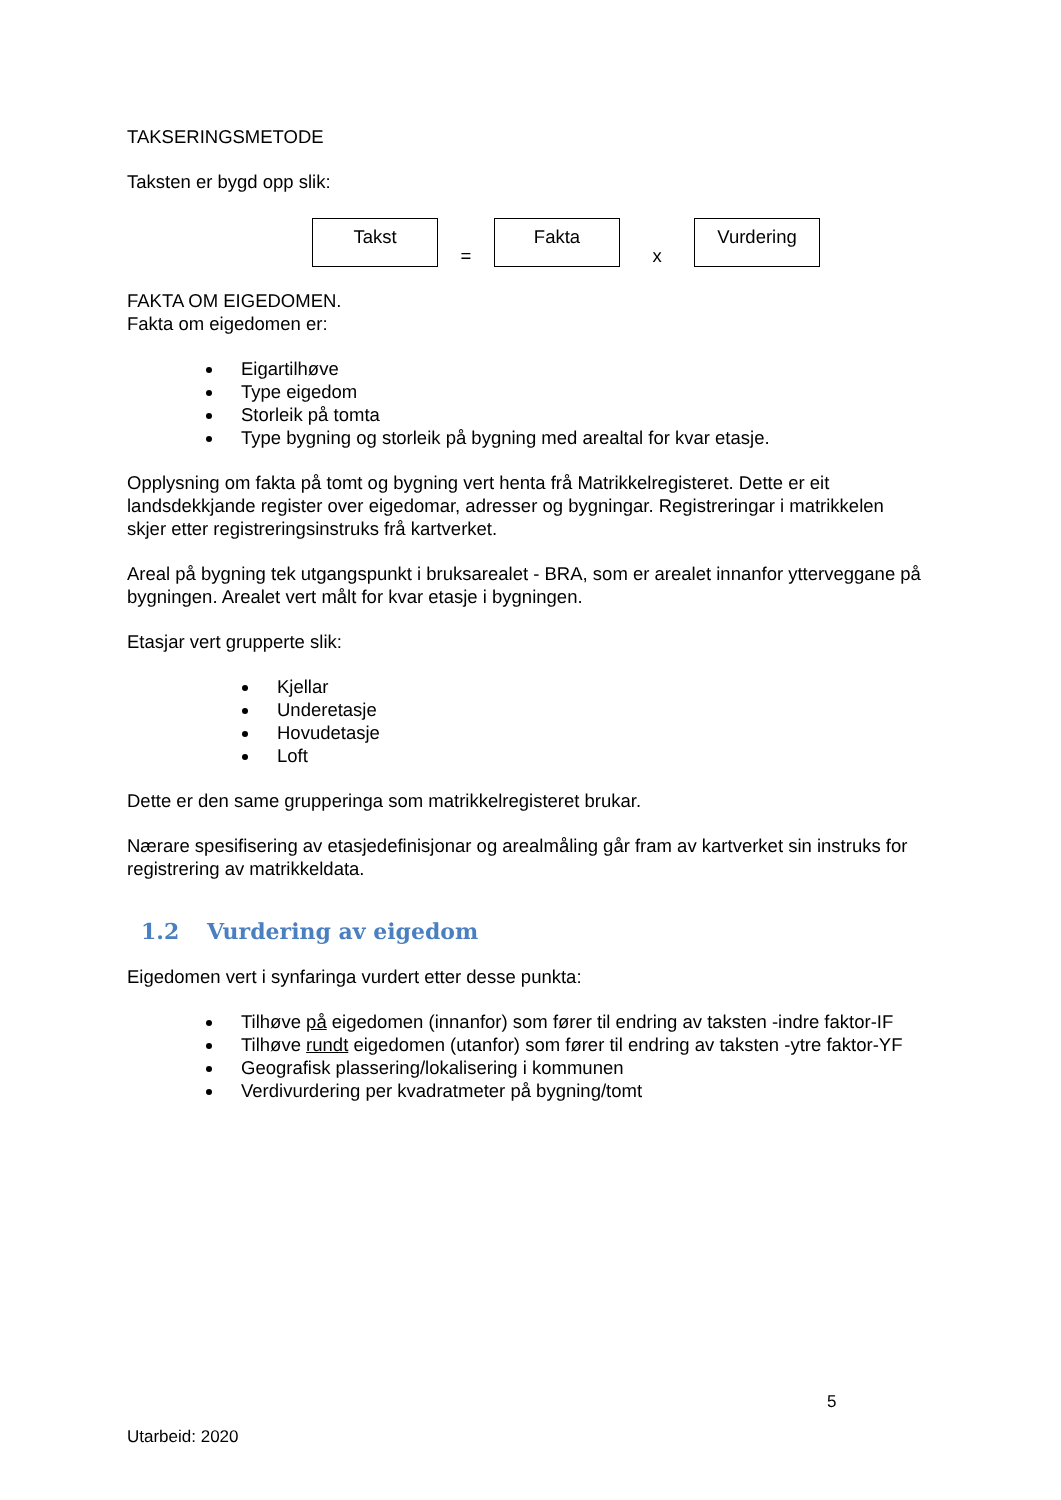TAKSERINGSMETODE
Taksten er bygd opp slik:
Takst
=
Fakta
x
Vurdering
FAKTA OM EIGEDOMEN.
Fakta om eigedomen er:
Eigartilhøve
Type eigedom
Storleik på tomta
Type bygning og storleik på bygning med arealtal for kvar etasje.
Opplysning om fakta på tomt og bygning vert henta frå Matrikkelregisteret. Dette er eit landsdekkjande register over eigedomar, adresser og bygningar. Registreringar i matrikkelen skjer etter registreringsinstruks frå kartverket.
Areal på bygning tek utgangspunkt i bruksarealet - BRA, som er arealet innanfor ytterveggane på bygningen. Arealet vert målt for kvar etasje i bygningen.
Etasjar vert grupperte slik:
Kjellar
Underetasje
Hovudetasje
Loft
Dette er den same grupperinga som matrikkelregisteret brukar.
Nærare spesifisering av etasjedefinisjonar og arealmåling går fram av kartverket sin instruks for registrering av matrikkeldata.
1.2 Vurdering av eigedom
Eigedomen vert i synfaringa vurdert etter desse punkta:
Tilhøve på eigedomen (innanfor) som fører til endring av taksten -indre faktor-IF
Tilhøve rundt eigedomen (utanfor) som fører til endring av taksten -ytre faktor-YF
Geografisk plassering/lokalisering i kommunen
Verdivurdering per kvadratmeter på bygning/tomt
5
Utarbeid: 2020